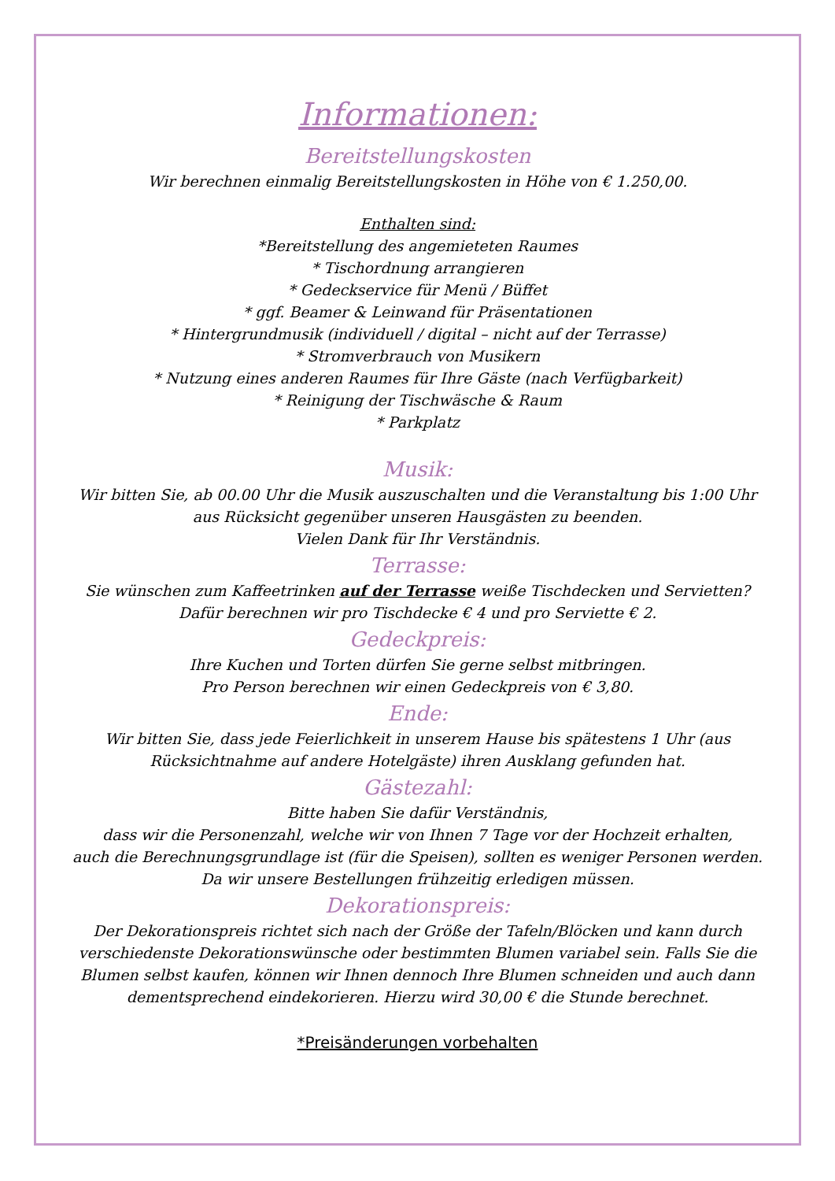Informationen:
Bereitstellungskosten
Wir berechnen einmalig Bereitstellungskosten in Höhe von € 1.250,00.
Enthalten sind:
*Bereitstellung des angemieteten Raumes
* Tischordnung arrangieren
* Gedeckservice für Menü / Büffet
* ggf. Beamer & Leinwand für Präsentationen
* Hintergrundmusik (individuell / digital – nicht auf der Terrasse)
* Stromverbrauch von Musikern
* Nutzung eines anderen Raumes für Ihre Gäste (nach Verfügbarkeit)
* Reinigung der Tischwäsche & Raum
* Parkplatz
Musik:
Wir bitten Sie, ab 00.00 Uhr die Musik auszuschalten und die Veranstaltung bis 1:00 Uhr
aus Rücksicht gegenüber unseren Hausgästen zu beenden.
Vielen Dank für Ihr Verständnis.
Terrasse:
Sie wünschen zum Kaffeetrinken auf der Terrasse weiße Tischdecken und Servietten?
Dafür berechnen wir pro Tischdecke € 4 und pro Serviette € 2.
Gedeckpreis:
Ihre Kuchen und Torten dürfen Sie gerne selbst mitbringen.
Pro Person berechnen wir einen Gedeckpreis von € 3,80.
Ende:
Wir bitten Sie, dass jede Feierlichkeit in unserem Hause bis spätestens 1 Uhr (aus Rücksichtnahme auf andere Hotelgäste) ihren Ausklang gefunden hat.
Gästezahl:
Bitte haben Sie dafür Verständnis,
dass wir die Personenzahl, welche wir von Ihnen 7 Tage vor der Hochzeit erhalten,
auch die Berechnungsgrundlage ist (für die Speisen), sollten es weniger Personen werden.
Da wir unsere Bestellungen frühzeitig erledigen müssen.
Dekorationspreis:
Der Dekorationspreis richtet sich nach der Größe der Tafeln/Blöcken und kann durch verschiedenste Dekorationswünsche oder bestimmten Blumen variabel sein. Falls Sie die Blumen selbst kaufen, können wir Ihnen dennoch Ihre Blumen schneiden und auch dann dementsprechend eindekorieren. Hierzu wird 30,00 € die Stunde berechnet.
*Preisänderungen vorbehalten